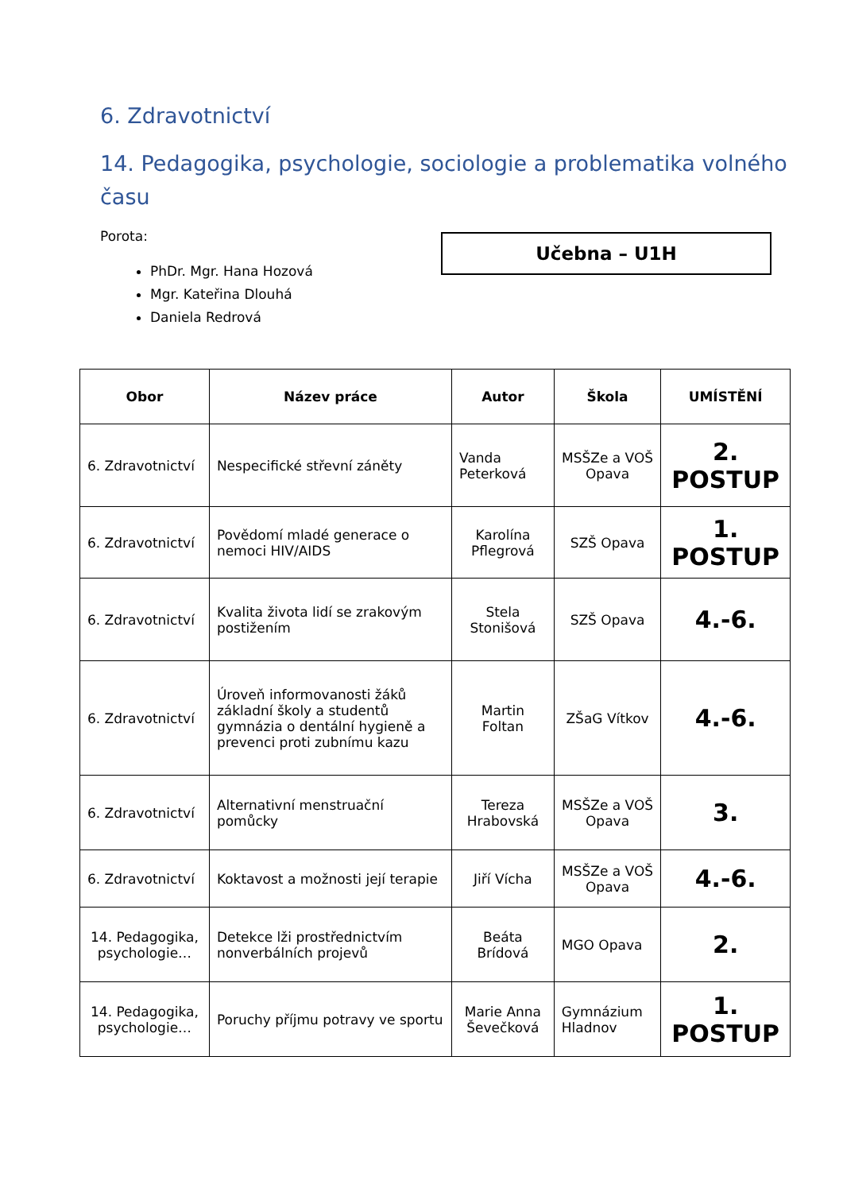6. Zdravotnictví
14. Pedagogika, psychologie, sociologie a problematika volného času
Porota:
PhDr. Mgr. Hana Hozová
Mgr. Kateřina Dlouhá
Daniela Redrová
Učebna – U1H
| Obor | Název práce | Autor | Škola | UMÍSTĚNÍ |
| --- | --- | --- | --- | --- |
| 6. Zdravotnictví | Nespecifické střevní záněty | Vanda Peterková | MSŠZe a VOŠ Opava | 2. POSTUP |
| 6. Zdravotnictví | Povědomí mladé generace o nemoci HIV/AIDS | Karolína Pflegrová | SZŠ Opava | 1. POSTUP |
| 6. Zdravotnictví | Kvalita života lidí se zrakovým postižením | Stela Stonišová | SZŠ Opava | 4.-6. |
| 6. Zdravotnictví | Úroveň informovanosti žáků základní školy a studentů gymnázia o dentální hygieně a prevenci proti zubnímu kazu | Martin Foltan | ZŠaG Vítkov | 4.-6. |
| 6. Zdravotnictví | Alternativní menstruační pomůcky | Tereza Hrabovská | MSŠZe a VOŠ Opava | 3. |
| 6. Zdravotnictví | Koktavost a možnosti její terapie | Jiří Vícha | MSŠZe a VOŠ Opava | 4.-6. |
| 14. Pedagogika, psychologie… | Detekce lži prostřednictvím nonverbálních projevů | Beáta Brídová | MGO Opava | 2. |
| 14. Pedagogika, psychologie… | Poruchy příjmu potravy ve sportu | Marie Anna Ševečková | Gymnázium Hladnov | 1. POSTUP |